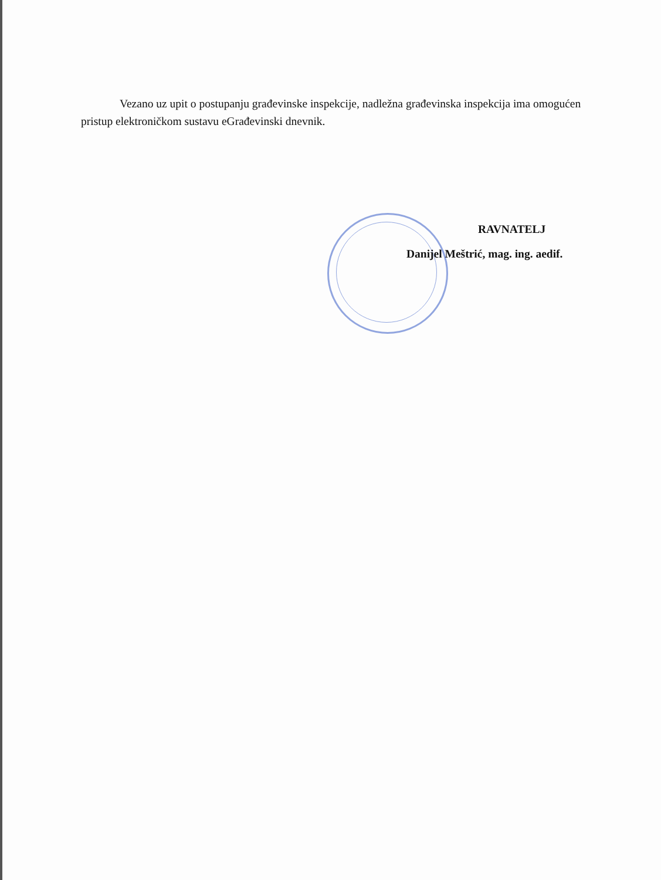Vezano uz upit o postupanju građevinske inspekcije, nadležna građevinska inspekcija ima omogućen pristup elektroničkom sustavu eGrađevinski dnevnik.
RAVNATELJ
Danijel Meštrić, mag. ing. aedif.